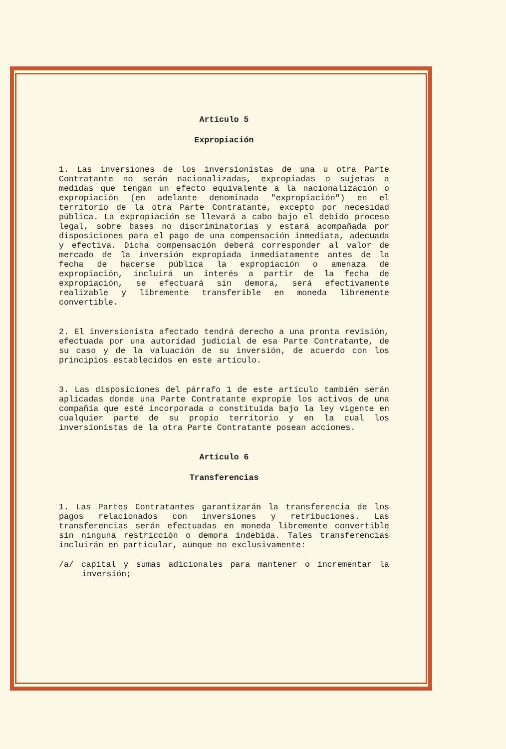Artículo 5
Expropiación
1. Las inversiones de los inversionistas de una u otra Parte Contratante no serán nacionalizadas, expropiadas o sujetas a medidas que tengan un efecto equivalente a la nacionalización o expropiación (en adelante denominada "expropiación") en el territorio de la otra Parte Contratante, excepto por necesidad pública. La expropiación se llevará a cabo bajo el debido proceso legal, sobre bases no discriminatorias y estará acompañada por disposiciones para el pago de una compensación inmediata, adecuada y efectiva. Dicha compensación deberá corresponder al valor de mercado de la inversión expropiada inmediatamente antes de la fecha de hacerse pública la expropiación o amenaza de expropiación, incluirá un interés a partir de la fecha de expropiación, se efectuará sin demora, será efectivamente realizable y libremente transferible en moneda libremente convertible.
2. El inversionista afectado tendrá derecho a una pronta revisión, efectuada por una autoridad judicial de esa Parte Contratante, de su caso y de la valuación de su inversión, de acuerdo con los principios establecidos en este artículo.
3. Las disposiciones del párrafo 1 de este artículo también serán aplicadas donde una Parte Contratante expropie los activos de una compañía que esté incorporada o constituída bajo la ley vigente en cualquier parte de su propio territorio y en la cual los inversionistas de la otra Parte Contratante posean acciones.
Artículo 6
Transferencias
1. Las Partes Contratantes garantizarán la transferencia de los pagos relacionados con inversiones y retribuciones. Las transferencias serán efectuadas en moneda libremente convertible sin ninguna restricción o demora indebida. Tales transferencias incluirán en particular, aunque no exclusivamente:
/a/ capital y sumas adicionales para mantener o incrementar la inversión;